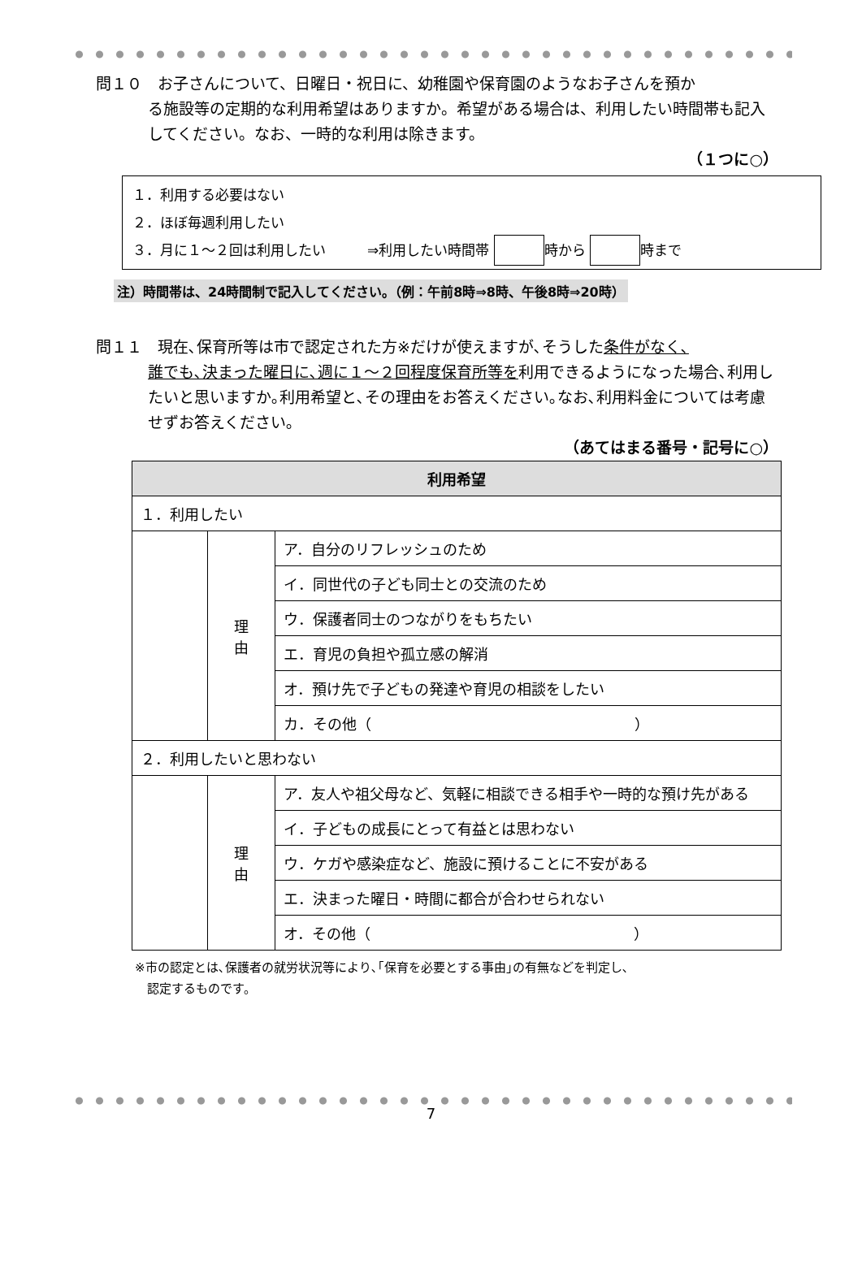問１０　お子さんについて、日曜日・祝日に、幼稚園や保育園のようなお子さんを預か
る施設等の定期的な利用希望はありますか。希望がある場合は、利用したい時間帯も記入してください。なお、一時的な利用は除きます。
（１つに○）
１．利用する必要はない
２．ほぼ毎週利用したい
３．月に１～２回は利用したい　　　⇒利用したい時間帯 時から 時まで
注）時間帯は、24時間制で記入してください。（例：午前8時⇒8時、午後8時⇒20時）
問１１　現在､保育所等は市で認定された方※だけが使えますが､そうした条件がなく､
誰でも､決まった曜日に､週に１～２回程度保育所等を利用できるようになった場合､利用したいと思いますか｡利用希望と､その理由をお答えください｡なお､利用料金については考慮せずお答えください｡
（あてはまる番号・記号に○）
| 利用希望 | | |
| --- | --- | --- |
| １．利用したい | | |
| | 理 由 | ア．自分のリフレッシュのため |
| | | イ．同世代の子ども同士との交流のため |
| | | ウ．保護者同士のつながりをもちたい |
| | | エ．育児の負担や孤立感の解消 |
| | | オ．預け先で子どもの発達や育児の相談をしたい |
| | | カ．その他（ ） |
| ２．利用したいと思わない | | |
| | 理 由 | ア．友人や祖父母など、気軽に相談できる相手や一時的な預け先がある |
| | | イ．子どもの成長にとって有益とは思わない |
| | | ウ．ケガや感染症など、施設に預けることに不安がある |
| | | エ．決まった曜日・時間に都合が合わせられない |
| | | オ．その他（ ） |
※市の認定とは､保護者の就労状況等により､｢保育を必要とする事由｣の有無などを判定し､
　認定するものです。
7